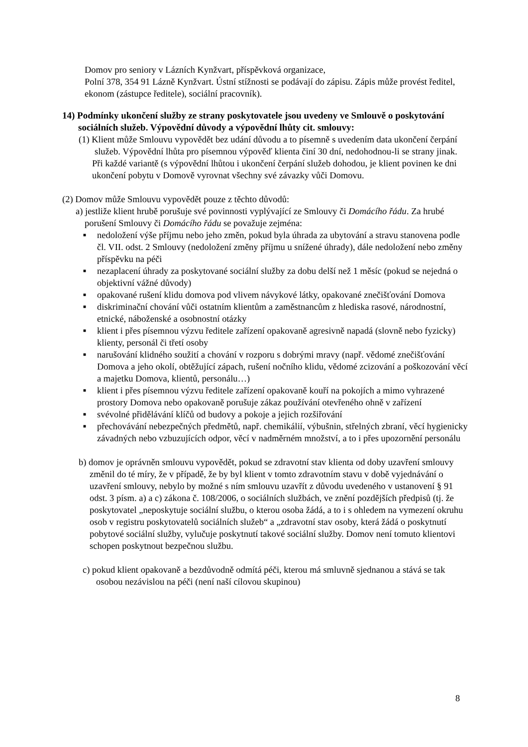Domov pro seniory v Lázních Kynžvart, příspěvková organizace,
Polní 378, 354 91 Lázně Kynžvart. Ústní stížnosti se podávají do zápisu. Zápis může provést ředitel, ekonom (zástupce ředitele), sociální pracovník).
14) Podmínky ukončení služby ze strany poskytovatele jsou uvedeny ve Smlouvě o poskytování sociálních služeb. Výpovědní důvody a výpovědní lhůty cit. smlouvy:
(1) Klient může Smlouvu vypovědět bez udání důvodu a to písemně s uvedením data ukončení čerpání služeb. Výpovědní lhůta pro písemnou výpověď klienta činí 30 dní, nedohodnou-li se strany jinak.
Při každé variantě (s výpovědní lhůtou i ukončení čerpání služeb dohodou, je klient povinen ke dni ukončení pobytu v Domově vyrovnat všechny své závazky vůči Domovu.
(2) Domov může Smlouvu vypovědět pouze z těchto důvodů:
a) jestliže klient hrubě porušuje své povinnosti vyplývající ze Smlouvy či Domácího řádu. Za hrubé porušení Smlouvy či Domácího řádu se považuje zejména:
■ nedoložení výše příjmu nebo jeho změn, pokud byla úhrada za ubytování a stravu stanovena podle čl. VII. odst. 2 Smlouvy (nedoložení změny příjmu u snížené úhrady), dále nedoložení nebo změny příspěvku na péči
■ nezaplacení úhrady za poskytované sociální služby za dobu delší než 1 měsíc (pokud se nejedná o objektivní vážné důvody)
■ opakované rušení klidu domova pod vlivem návykové látky, opakované znečišťování Domova
■ diskriminační chování vůči ostatním klientům a zaměstnancům z hlediska rasové, národnostní, etnické, náboženské a osobnostní otázky
■ klient i přes písemnou výzvu ředitele zařízení opakovaně agresivně napadá (slovně nebo fyzicky) klienty, personál či třetí osoby
■ narušování klidného soužití a chování v rozporu s dobrými mravy (např. vědomé znečišťování Domova a jeho okolí, obtěžující zápach, rušení nočního klidu, vědomé zcizování a poškozování věcí a majetku Domova, klientů, personálu…)
■ klient i přes písemnou výzvu ředitele zařízení opakovaně kouří na pokojích a mimo vyhrazené prostory Domova nebo opakovaně porušuje zákaz používání otevřeného ohně v zařízení
■ svévolné přidělávání klíčů od budovy a pokoje a jejich rozšiřování
■ přechovávání nebezpečných předmětů, např. chemikálií, výbušnin, střelných zbraní, věcí hygienicky závadných nebo vzbuzujících odpor, věcí v nadměrném množství, a to i přes upozornění personálu
b) domov je oprávněn smlouvu vypovědět, pokud se zdravotní stav klienta od doby uzavření smlouvy změnil do té míry, že v případě, že by byl klient v tomto zdravotním stavu v době vyjednávání o uzavření smlouvy, nebylo by možné s ním smlouvu uzavřít z důvodu uvedeného v ustanovení § 91 odst. 3 písm. a) a c) zákona č. 108/2006, o sociálních službách, ve znění pozdějších předpisů (tj. že poskytovatel „neposkytuje sociální službu, o kterou osoba žádá, a to i s ohledem na vymezení okruhu osob v registru poskytovatelů sociálních služeb“ a „zdravotní stav osoby, která žádá o poskytnutí pobytové sociální služby, vylučuje poskytnutí takové sociální služby. Domov není tomuto klientovi schopen poskytnout bezpečnou službu.
c) pokud klient opakovaně a bezdůvodně odmítá péči, kterou má smluvně sjednanou a stává se tak osobou nezávislou na péči (není naší cílovou skupinou)
8